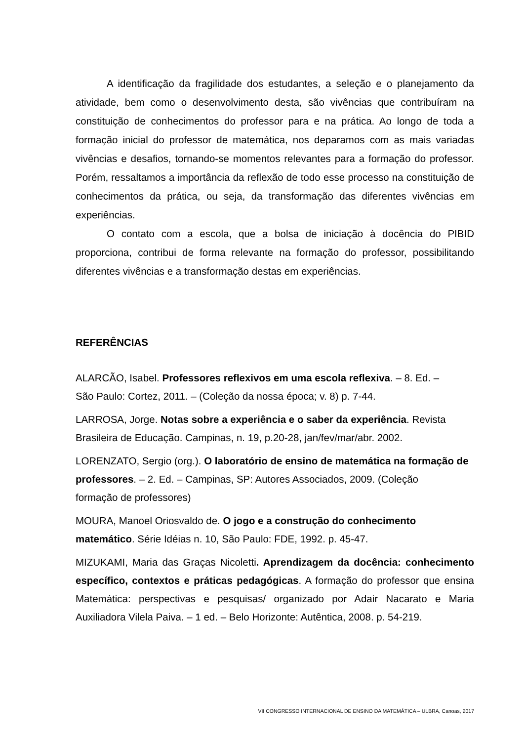A identificação da fragilidade dos estudantes, a seleção e o planejamento da atividade, bem como o desenvolvimento desta, são vivências que contribuíram na constituição de conhecimentos do professor para e na prática. Ao longo de toda a formação inicial do professor de matemática, nos deparamos com as mais variadas vivências e desafios, tornando-se momentos relevantes para a formação do professor. Porém, ressaltamos a importância da reflexão de todo esse processo na constituição de conhecimentos da prática, ou seja, da transformação das diferentes vivências em experiências.
O contato com a escola, que a bolsa de iniciação à docência do PIBID proporciona, contribui de forma relevante na formação do professor, possibilitando diferentes vivências e a transformação destas em experiências.
REFERÊNCIAS
ALARCÃO, Isabel. Professores reflexivos em uma escola reflexiva. – 8. Ed. –
São Paulo: Cortez, 2011. – (Coleção da nossa época; v. 8) p. 7-44.
LARROSA, Jorge. Notas sobre a experiência e o saber da experiência. Revista
Brasileira de Educação. Campinas, n. 19, p.20-28, jan/fev/mar/abr. 2002.
LORENZATO, Sergio (org.). O laboratório de ensino de matemática na formação de professores. – 2. Ed. – Campinas, SP: Autores Associados, 2009. (Coleção
formação de professores)
MOURA, Manoel Oriosvaldo de. O jogo e a construção do conhecimento
matemático. Série Idéias n. 10, São Paulo: FDE, 1992. p. 45-47.
MIZUKAMI, Maria das Graças Nicoletti. Aprendizagem da docência: conhecimento específico, contextos e práticas pedagógicas. A formação do professor que ensina Matemática: perspectivas e pesquisas/ organizado por Adair Nacarato e Maria Auxiliadora Vilela Paiva. – 1 ed. – Belo Horizonte: Autêntica, 2008. p. 54-219.
VII CONGRESSO INTERNACIONAL DE ENSINO DA MATEMÁTICA – ULBRA, Canoas, 2017